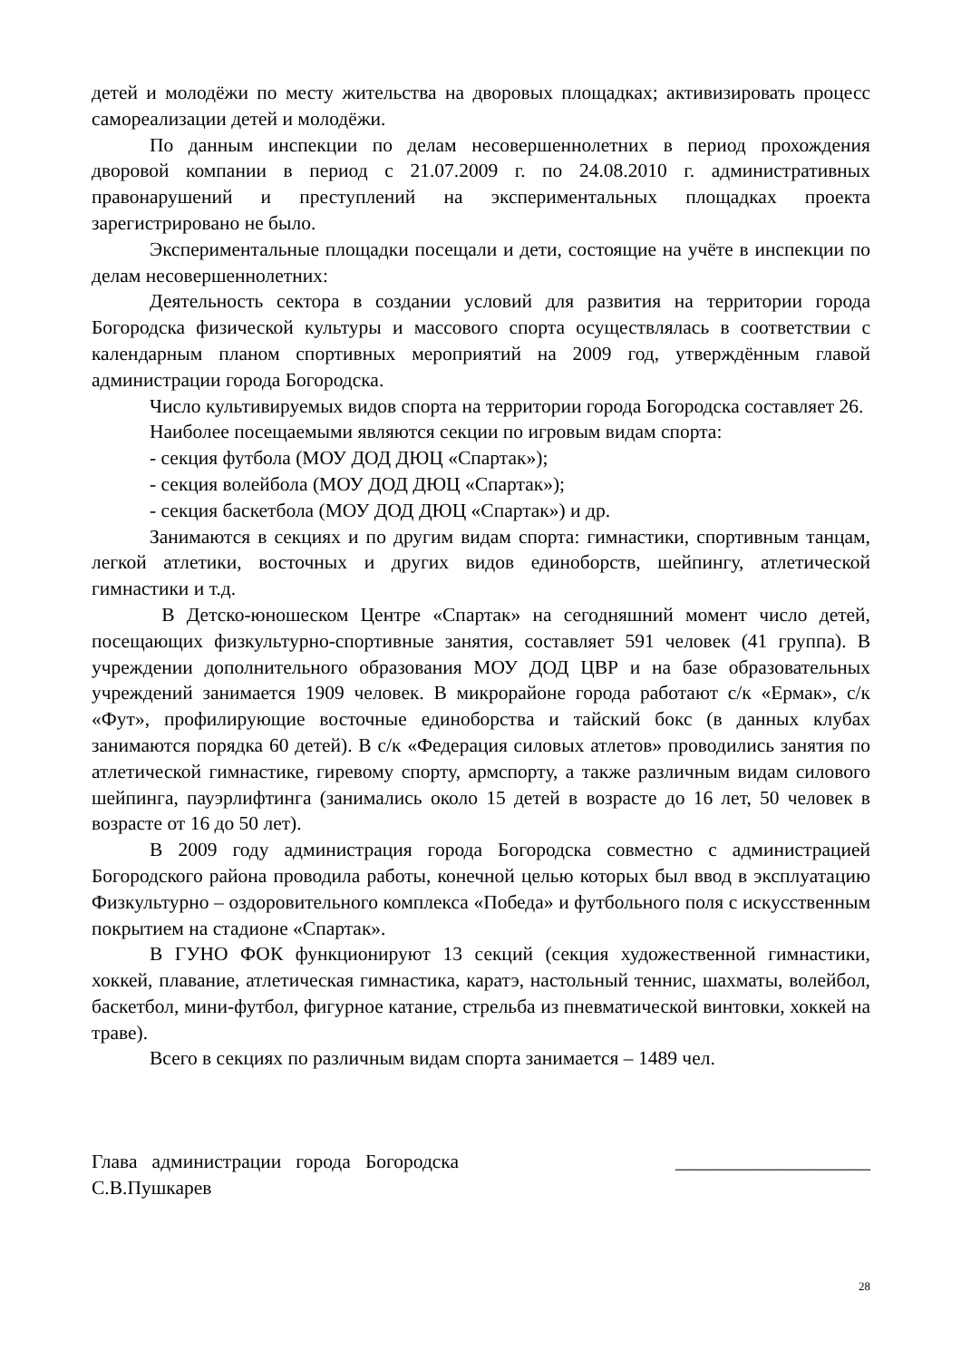детей и молодёжи по месту жительства на дворовых площадках; активизировать процесс самореализации детей и молодёжи.
По данным инспекции по делам несовершеннолетних в период прохождения дворовой компании в период с 21.07.2009 г. по 24.08.2010 г. административных правонарушений и преступлений на экспериментальных площадках проекта зарегистрировано не было.
Экспериментальные площадки посещали и дети, состоящие на учёте в инспекции по делам несовершеннолетних:
Деятельность сектора в создании условий для развития на территории города Богородска физической культуры и массового спорта осуществлялась в соответствии с календарным планом спортивных мероприятий на 2009 год, утверждённым главой администрации города Богородска.
Число культивируемых видов спорта на территории города Богородска составляет 26.
Наиболее посещаемыми являются секции по игровым видам спорта:
- секция футбола (МОУ ДОД ДЮЦ «Спартак»);
- секция волейбола (МОУ ДОД ДЮЦ «Спартак»);
- секция баскетбола (МОУ ДОД ДЮЦ «Спартак») и др.
Занимаются в секциях и по другим видам спорта: гимнастики, спортивным танцам, легкой атлетики, восточных и других видов единоборств, шейпингу, атлетической гимнастики и т.д.
В Детско-юношеском Центре «Спартак» на сегодняшний момент число детей, посещающих физкультурно-спортивные занятия, составляет 591 человек (41 группа). В учреждении дополнительного образования МОУ ДОД ЦВР и на базе образовательных учреждений занимается 1909 человек. В микрорайоне города работают с/к «Ермак», с/к «Фут», профилирующие восточные единоборства и тайский бокс (в данных клубах занимаются порядка 60 детей). В с/к «Федерация силовых атлетов» проводились занятия по атлетической гимнастике, гиревому спорту, армспорту, а также различным видам силового шейпинга, пауэрлифтинга (занимались около 15 детей в возрасте до 16 лет, 50 человек в возрасте от 16 до 50 лет).
В 2009 году администрация города Богородска совместно с администрацией Богородского района проводила работы, конечной целью которых был ввод в эксплуатацию Физкультурно – оздоровительного комплекса «Победа» и футбольного поля с искусственным покрытием на стадионе «Спартак».
В ГУНО ФОК функционируют 13 секций (секция художественной гимнастики, хоккей, плавание, атлетическая гимнастика, каратэ, настольный теннис, шахматы, волейбол, баскетбол, мини-футбол, фигурное катание, стрельба из пневматической винтовки, хоккей на траве).
Всего в секциях по различным видам спорта занимается – 1489 чел.
Глава администрации города Богородска ____________________
С.В.Пушкарев
28